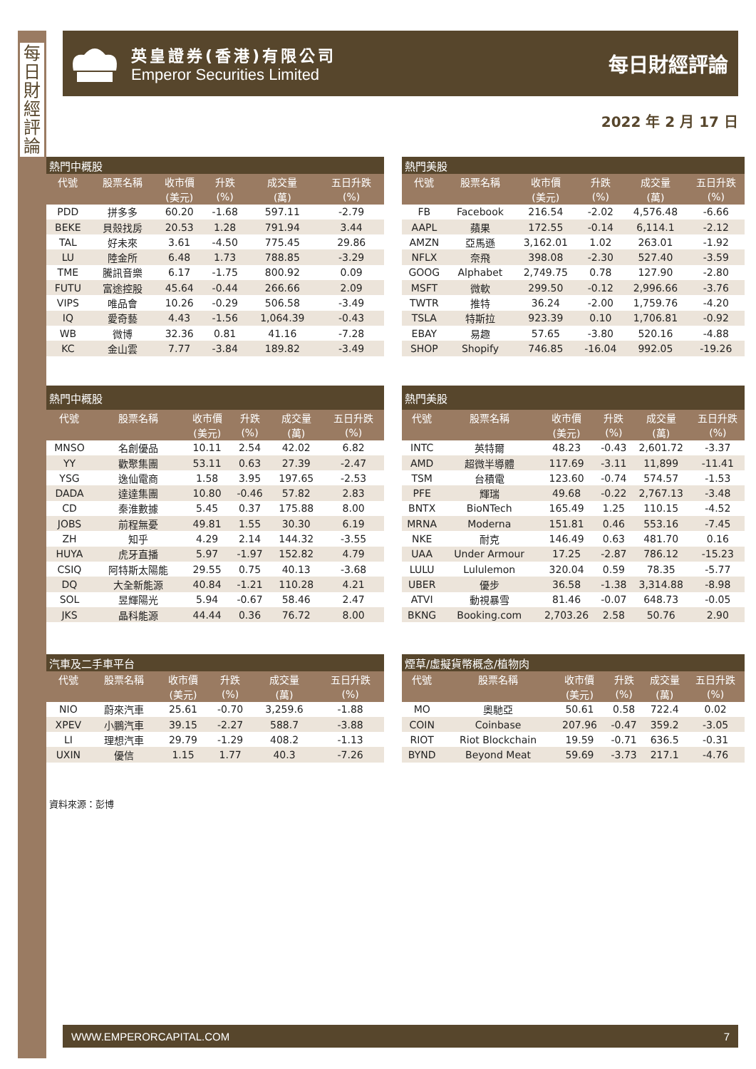每日財經評論
英皇證券(香港)有限公司
Emperor Securities Limited
每日財經評論
2022 年 2 月 17 日
| 熱門中概股 | | | | | |
| 代號 | 股票名稱 | 收市價 | 升跌 | 成交量 | 五日升跌 |
| | | (美元) | (%) | (萬) | (%) |
| PDD | 拼多多 | 60.20 | -1.68 | 597.11 | -2.79 |
| BEKE | 貝殼找房 | 20.53 | 1.28 | 791.94 | 3.44 |
| TAL | 好未來 | 3.61 | -4.50 | 775.45 | 29.86 |
| LU | 陸金所 | 6.48 | 1.73 | 788.85 | -3.29 |
| TME | 騰訊音樂 | 6.17 | -1.75 | 800.92 | 0.09 |
| FUTU | 富途控股 | 45.64 | -0.44 | 266.66 | 2.09 |
| VIPS | 唯品會 | 10.26 | -0.29 | 506.58 | -3.49 |
| IQ | 愛奇藝 | 4.43 | -1.56 | 1,064.39 | -0.43 |
| WB | 微博 | 32.36 | 0.81 | 41.16 | -7.28 |
| KC | 金山雲 | 7.77 | -3.84 | 189.82 | -3.49 |
| 熱門美股 | | | | | |
| 代號 | 股票名稱 | 收市價 | 升跌 | 成交量 | 五日升跌 |
| | | (美元) | (%) | (萬) | (%) |
| FB | Facebook | 216.54 | -2.02 | 4,576.48 | -6.66 |
| AAPL | 蘋果 | 172.55 | -0.14 | 6,114.1 | -2.12 |
| AMZN | 亞馬遜 | 3,162.01 | 1.02 | 263.01 | -1.92 |
| NFLX | 奈飛 | 398.08 | -2.30 | 527.40 | -3.59 |
| GOOG | Alphabet | 2,749.75 | 0.78 | 127.90 | -2.80 |
| MSFT | 微軟 | 299.50 | -0.12 | 2,996.66 | -3.76 |
| TWTR | 推特 | 36.24 | -2.00 | 1,759.76 | -4.20 |
| TSLA | 特斯拉 | 923.39 | 0.10 | 1,706.81 | -0.92 |
| EBAY | 易趣 | 57.65 | -3.80 | 520.16 | -4.88 |
| SHOP | Shopify | 746.85 | -16.04 | 992.05 | -19.26 |
| 熱門中概股 | | | | | |
| 代號 | 股票名稱 | 收市價 | 升跌 | 成交量 | 五日升跌 |
| | | (美元) | (%) | (萬) | (%) |
| MNSO | 名創優品 | 10.11 | 2.54 | 42.02 | 6.82 |
| YY | 歡聚集團 | 53.11 | 0.63 | 27.39 | -2.47 |
| YSG | 逸仙電商 | 1.58 | 3.95 | 197.65 | -2.53 |
| DADA | 達達集團 | 10.80 | -0.46 | 57.82 | 2.83 |
| CD | 秦淮數據 | 5.45 | 0.37 | 175.88 | 8.00 |
| JOBS | 前程無憂 | 49.81 | 1.55 | 30.30 | 6.19 |
| ZH | 知乎 | 4.29 | 2.14 | 144.32 | -3.55 |
| HUYA | 虎牙直播 | 5.97 | -1.97 | 152.82 | 4.79 |
| CSIQ | 阿特斯太陽能 | 29.55 | 0.75 | 40.13 | -3.68 |
| DQ | 大全新能源 | 40.84 | -1.21 | 110.28 | 4.21 |
| SOL | 昱輝陽光 | 5.94 | -0.67 | 58.46 | 2.47 |
| JKS | 晶科能源 | 44.44 | 0.36 | 76.72 | 8.00 |
| 熱門美股 | | | | | |
| 代號 | 股票名稱 | 收市價 | 升跌 | 成交量 | 五日升跌 |
| | | (美元) | (%) | (萬) | (%) |
| INTC | 英特爾 | 48.23 | -0.43 | 2,601.72 | -3.37 |
| AMD | 超微半導體 | 117.69 | -3.11 | 11,899 | -11.41 |
| TSM | 台積電 | 123.60 | -0.74 | 574.57 | -1.53 |
| PFE | 輝瑞 | 49.68 | -0.22 | 2,767.13 | -3.48 |
| BNTX | BioNTech | 165.49 | 1.25 | 110.15 | -4.52 |
| MRNA | Moderna | 151.81 | 0.46 | 553.16 | -7.45 |
| NKE | 耐克 | 146.49 | 0.63 | 481.70 | 0.16 |
| UAA | Under Armour | 17.25 | -2.87 | 786.12 | -15.23 |
| LULU | Lululemon | 320.04 | 0.59 | 78.35 | -5.77 |
| UBER | 優步 | 36.58 | -1.38 | 3,314.88 | -8.98 |
| ATVI | 動視暴雪 | 81.46 | -0.07 | 648.73 | -0.05 |
| BKNG | Booking.com | 2,703.26 | 2.58 | 50.76 | 2.90 |
| 汽車及二手車平台 | | | | | |
| 代號 | 股票名稱 | 收市價 | 升跌 | 成交量 | 五日升跌 |
| | | (美元) | (%) | (萬) | (%) |
| NIO | 蔚來汽車 | 25.61 | -0.70 | 3,259.6 | -1.88 |
| XPEV | 小鵬汽車 | 39.15 | -2.27 | 588.7 | -3.88 |
| LI | 理想汽車 | 29.79 | -1.29 | 408.2 | -1.13 |
| UXIN | 優信 | 1.15 | 1.77 | 40.3 | -7.26 |
| 煙草/虛擬貨幣概念/植物肉 | | | | | |
| 代號 | 股票名稱 | 收市價 | 升跌 | 成交量 | 五日升跌 |
| | | (美元) | (%) | (萬) | (%) |
| MO | 奧馳亞 | 50.61 | 0.58 | 722.4 | 0.02 |
| COIN | Coinbase | 207.96 | -0.47 | 359.2 | -3.05 |
| RIOT | Riot Blockchain | 19.59 | -0.71 | 636.5 | -0.31 |
| BYND | Beyond Meat | 59.69 | -3.73 | 217.1 | -4.76 |
資料來源：彭博
WWW.EMPERORCAPITAL.COM 7